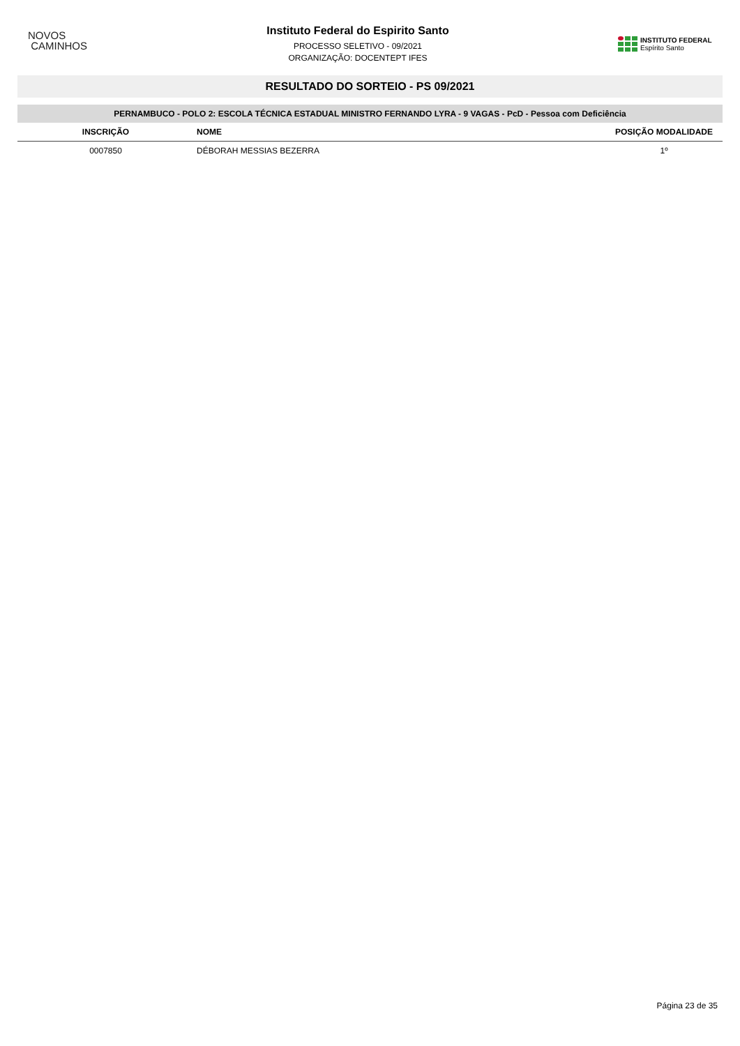NOVOS
CAMINHOS
Instituto Federal do Espirito Santo
PROCESSO SELETIVO - 09/2021
ORGANIZAÇÃO: DOCENTEPT IFES
INSTITUTO FEDERAL
Espírito Santo
RESULTADO DO SORTEIO - PS 09/2021
| PERNAMBUCO - POLO 2: ESCOLA TÉCNICA ESTADUAL MINISTRO FERNANDO LYRA - 9 VAGAS - PcD - Pessoa com Deficiência | | |
| INSCRIÇÃO | NOME | POSIÇÃO MODALIDADE |
| 0007850 | DÉBORAH MESSIAS BEZERRA | 1º |
Página 23 de 35